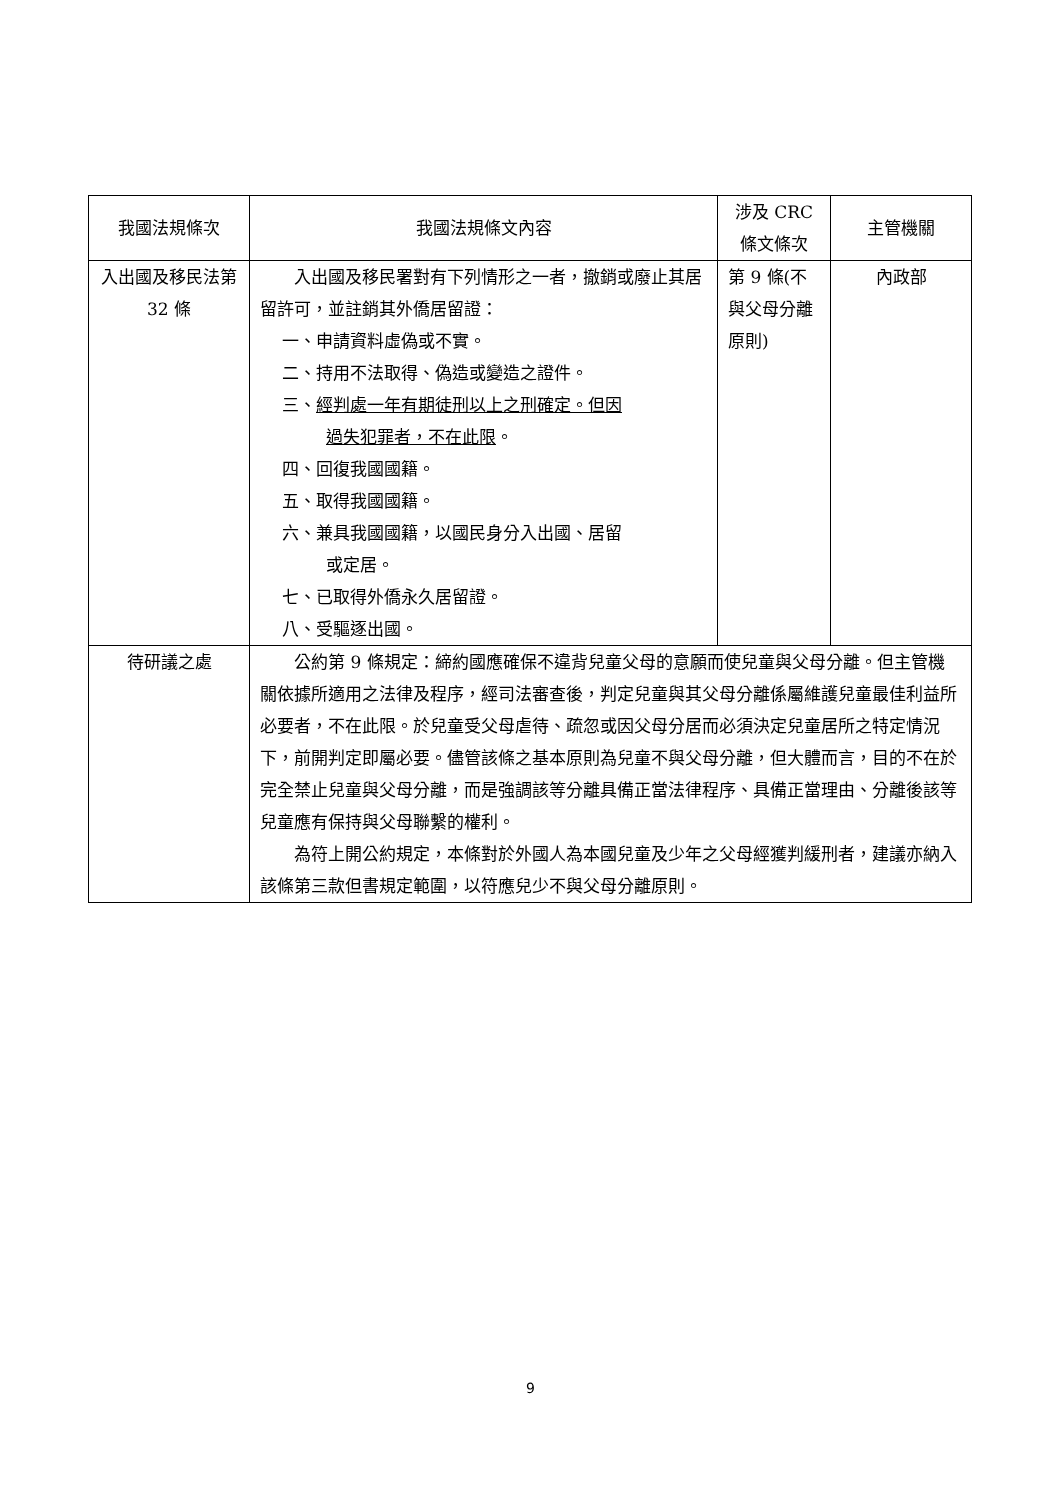| 我國法規條次 | 我國法規條文內容 | 涉及 CRC 條文條次 | 主管機關 |
| --- | --- | --- | --- |
| 入出國及移民法第 32 條 | 入出國及移民署對有下列情形之一者，撤銷或廢止其居留許可，並註銷其外僑居留證： 一、申請資料虛偽或不實。 二、持用不法取得、偽造或變造之證件。 三、 經判處一年有期徒刑以上之刑確定。但因 過失犯罪者，不在此限 。 四、回復我國國籍。 五、取得我國國籍。 六、兼具我國國籍，以國民身分入出國、居留 或定居。 七、已取得外僑永久居留證。 八、受驅逐出國。 | 第 9 條(不與父母分離原則) | 內政部 |
| 待研議之處 | 公約第 9 條規定：締約國應確保不違背兒童父母的意願而使兒童與父母分離。但主管機關依據所適用之法律及程序，經司法審查後，判定兒童與其父母分離係屬維護兒童最佳利益所必要者，不在此限。於兒童受父母虐待、疏忽或因父母分居而必須決定兒童居所之特定情況下，前開判定即屬必要。儘管該條之基本原則為兒童不與父母分離，但大體而言，目的不在於完全禁止兒童與父母分離，而是強調該等分離具備正當法律程序、具備正當理由、分離後該等兒童應有保持與父母聯繫的權利。 為符上開公約規定，本條對於外國人為本國兒童及少年之父母經獲判緩刑者，建議亦納入該條第三款但書規定範圍，以符應兒少不與父母分離原則。 | | |
9